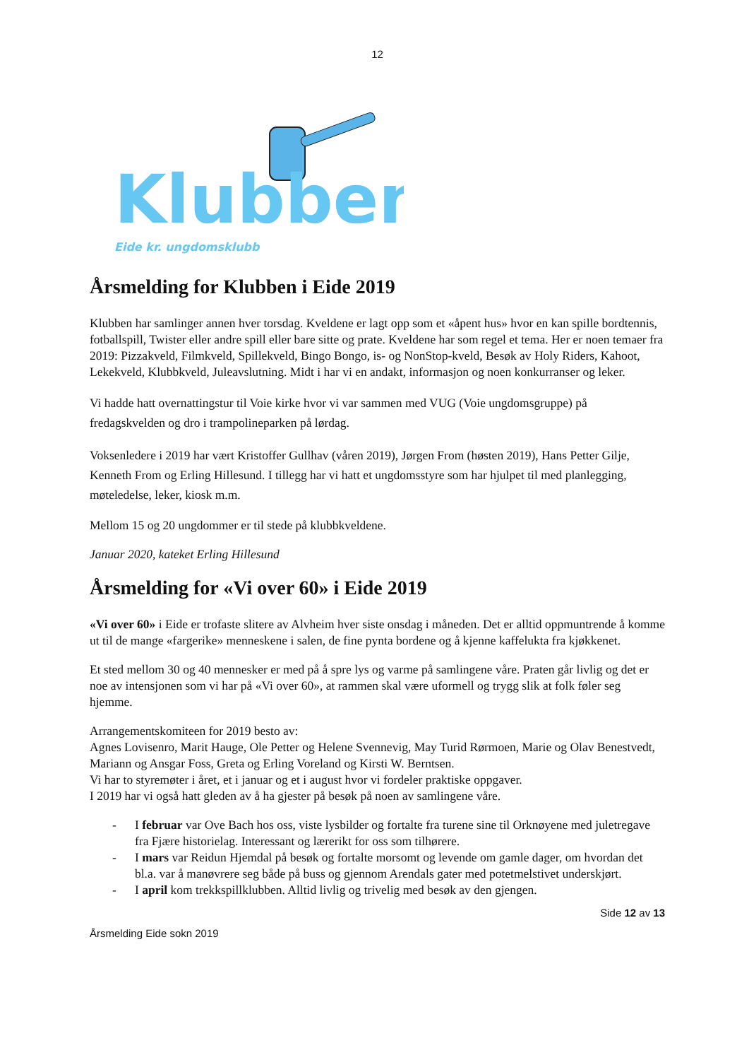12
Klubben
Eide kr. ungdomsklubb
Årsmelding for Klubben i Eide 2019
Klubben har samlinger annen hver torsdag. Kveldene er lagt opp som et «åpent hus» hvor en kan spille bordtennis, fotballspill, Twister eller andre spill eller bare sitte og prate. Kveldene har som regel et tema. Her er noen temaer fra 2019: Pizzakveld, Filmkveld, Spillekveld, Bingo Bongo, is- og NonStop-kveld, Besøk av Holy Riders, Kahoot, Lekekveld, Klubbkveld, Juleavslutning. Midt i har vi en andakt, informasjon og noen konkurranser og leker.
Vi hadde hatt overnattingstur til Voie kirke hvor vi var sammen med VUG (Voie ungdomsgruppe) på fredagskvelden og dro i trampolineparken på lørdag.
Voksenledere i 2019 har vært Kristoffer Gullhav (våren 2019), Jørgen From (høsten 2019), Hans Petter Gilje, Kenneth From og Erling Hillesund. I tillegg har vi hatt et ungdomsstyre som har hjulpet til med planlegging, møteledelse, leker, kiosk m.m.
Mellom 15 og 20 ungdommer er til stede på klubbkveldene.
Januar 2020, kateket Erling Hillesund
Årsmelding for «Vi over 60» i Eide 2019
«Vi over 60» i Eide er trofaste slitere av Alvheim hver siste onsdag i måneden. Det er alltid oppmuntrende å komme ut til de mange «fargerike» menneskene i salen, de fine pynta bordene og å kjenne kaffelukta fra kjøkkenet.
Et sted mellom 30 og 40 mennesker er med på å spre lys og varme på samlingene våre. Praten går livlig og det er noe av intensjonen som vi har på «Vi over 60», at rammen skal være uformell og trygg slik at folk føler seg hjemme.
Arrangementskomiteen for 2019 besto av:
Agnes Lovisenro, Marit Hauge, Ole Petter og Helene Svennevig, May Turid Rørmoen, Marie og Olav Benestvedt, Mariann og Ansgar Foss, Greta og Erling Voreland og Kirsti W. Berntsen.
Vi har to styremøter i året, et i januar og et i august hvor vi fordeler praktiske oppgaver.
I 2019 har vi også hatt gleden av å ha gjester på besøk på noen av samlingene våre.
- I februar var Ove Bach hos oss, viste lysbilder og fortalte fra turene sine til Orknøyene med juletregave fra Fjære historielag. Interessant og lærerikt for oss som tilhørere.
- I mars var Reidun Hjemdal på besøk og fortalte morsomt og levende om gamle dager, om hvordan det bl.a. var å manøvrere seg både på buss og gjennom Arendals gater med potetmelstivet underskjørt.
- I april kom trekkspillklubben. Alltid livlig og trivelig med besøk av den gjengen.
Side 12 av 13
Årsmelding Eide sokn 2019